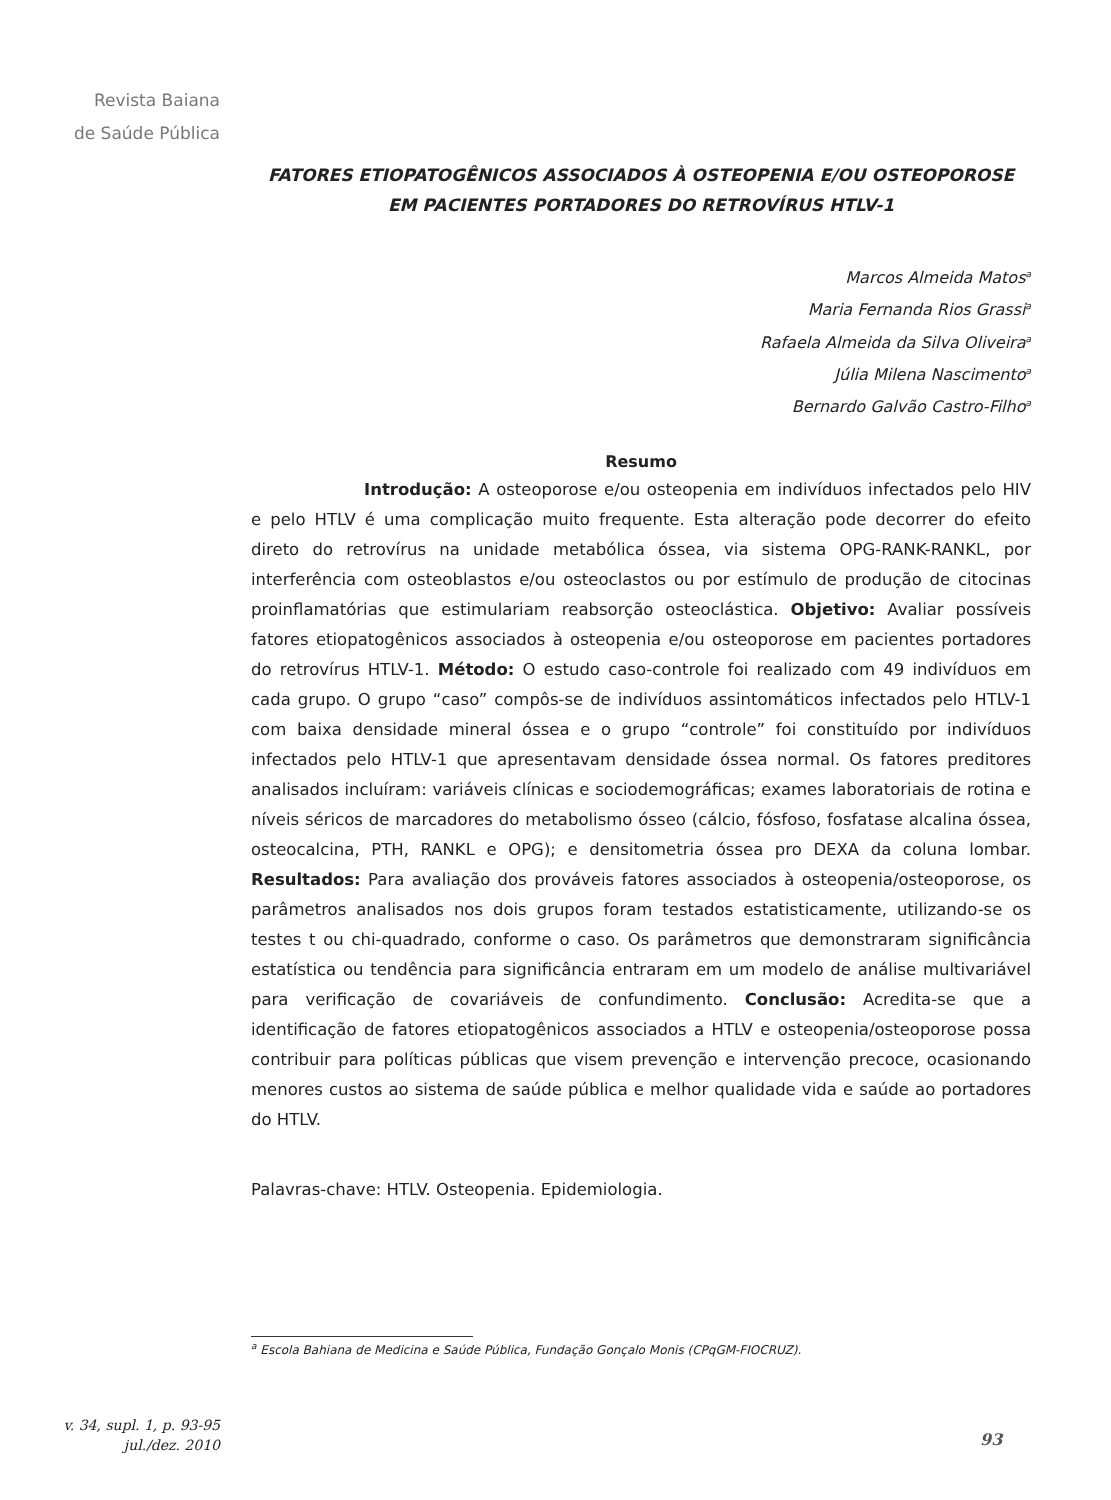Revista Baiana
de Saúde Pública
FATORES ETIOPATOGÊNICOS ASSOCIADOS À OSTEOPENIA E/OU OSTEOPOROSE EM PACIENTES PORTADORES DO RETROVÍRUS HTLV-1
Marcos Almeida Matos<sup>a</sup>
Maria Fernanda Rios Grassi<sup>a</sup>
Rafaela Almeida da Silva Oliveira<sup>a</sup>
Júlia Milena Nascimento<sup>a</sup>
Bernardo Galvão Castro-Filho<sup>a</sup>
Resumo
Introdução: A osteoporose e/ou osteopenia em indivíduos infectados pelo HIV e pelo HTLV é uma complicação muito frequente. Esta alteração pode decorrer do efeito direto do retrovírus na unidade metabólica óssea, via sistema OPG-RANK-RANKL, por interferência com osteoblastos e/ou osteoclastos ou por estímulo de produção de citocinas proinflamatórias que estimulariam reabsorção osteoclástica. Objetivo: Avaliar possíveis fatores etiopatogênicos associados à osteopenia e/ou osteoporose em pacientes portadores do retrovírus HTLV-1. Método: O estudo caso-controle foi realizado com 49 indivíduos em cada grupo. O grupo “caso” compôs-se de indivíduos assintomáticos infectados pelo HTLV-1 com baixa densidade mineral óssea e o grupo “controle” foi constituído por indivíduos infectados pelo HTLV-1 que apresentavam densidade óssea normal. Os fatores preditores analisados incluíram: variáveis clínicas e sociodemográficas; exames laboratoriais de rotina e níveis séricos de marcadores do metabolismo ósseo (cálcio, fósfoso, fosfatase alcalina óssea, osteocalcina, PTH, RANKL e OPG); e densitometria óssea pro DEXA da coluna lombar. Resultados: Para avaliação dos prováveis fatores associados à osteopenia/osteoporose, os parâmetros analisados nos dois grupos foram testados estatisticamente, utilizando-se os testes t ou chi-quadrado, conforme o caso. Os parâmetros que demonstraram significância estatística ou tendência para significância entraram em um modelo de análise multivariável para verificação de covariáveis de confundimento. Conclusão: Acredita-se que a identificação de fatores etiopatogênicos associados a HTLV e osteopenia/osteoporose possa contribuir para políticas públicas que visem prevenção e intervenção precoce, ocasionando menores custos ao sistema de saúde pública e melhor qualidade vida e saúde ao portadores do HTLV.
Palavras-chave: HTLV. Osteopenia. Epidemiologia.
<sup>a</sup> Escola Bahiana de Medicina e Saúde Pública, Fundação Gonçalo Monis (CPqGM-FIOCRUZ).
v. 34, supl. 1, p. 93-95
jul./dez. 2010
93